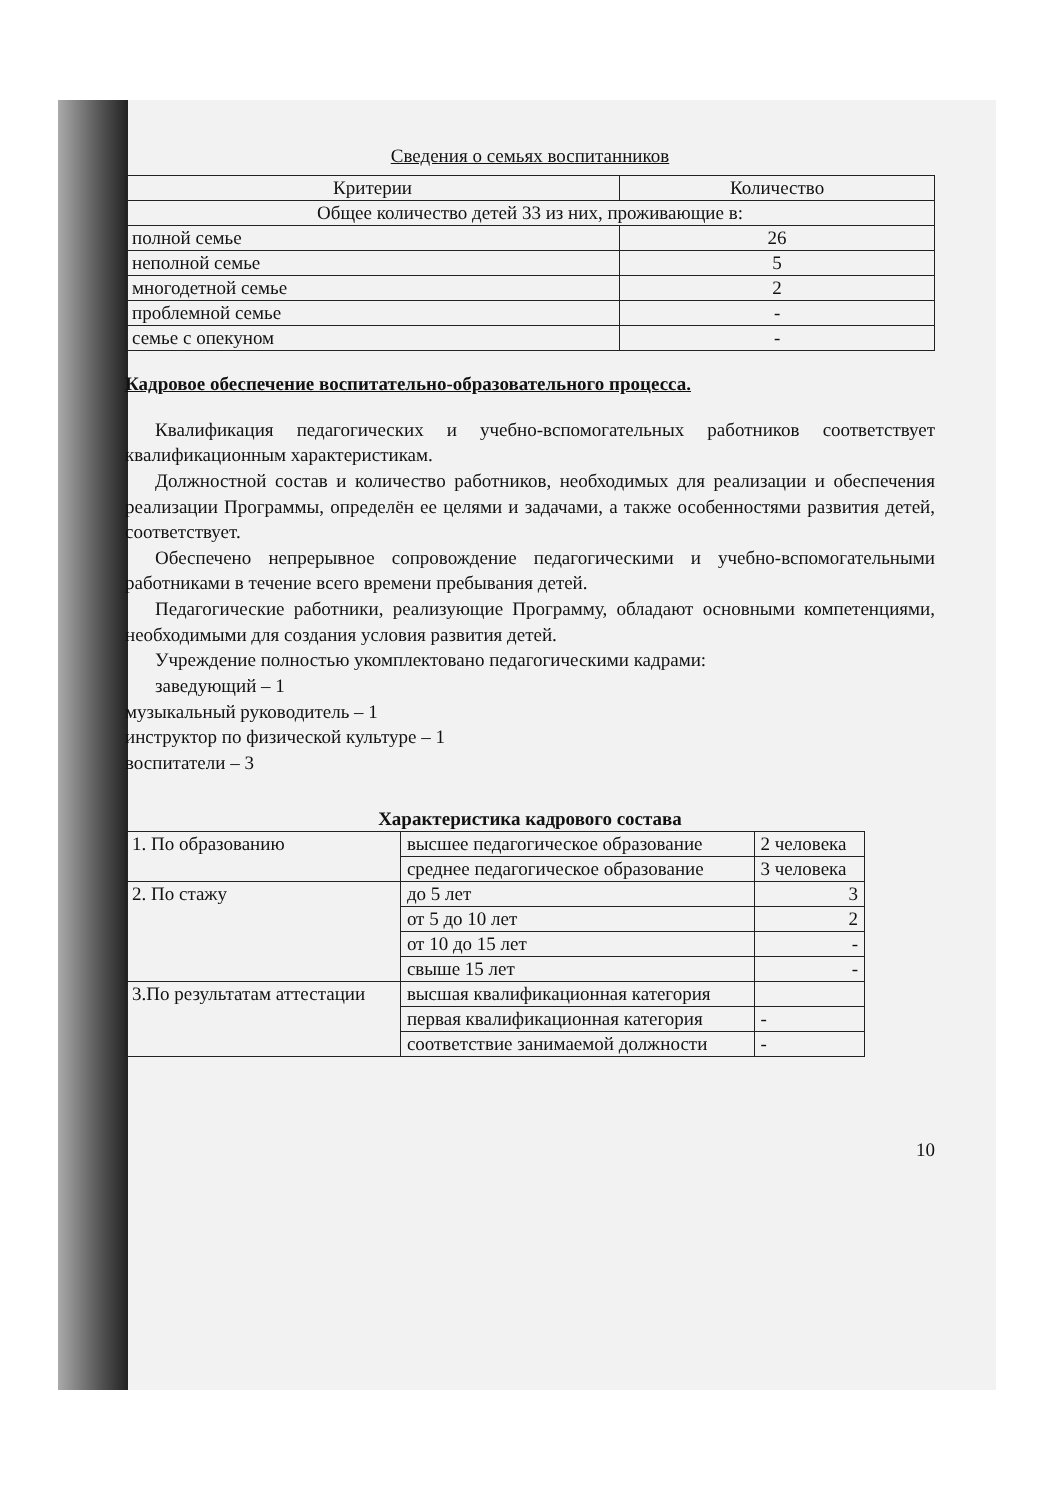Сведения о семьях воспитанников
| Критерии | Количество |
| --- | --- |
| Общее количество детей 33 из них, проживающие в: | |
| полной семье | 26 |
| неполной семье | 5 |
| многодетной семье | 2 |
| проблемной семье | - |
| семье с опекуном | - |
Кадровое обеспечение воспитательно-образовательного процесса.
Квалификация педагогических и учебно-вспомогательных работников соответствует квалификационным характеристикам.
Должностной состав и количество работников, необходимых для реализации и обеспечения реализации Программы, определён ее целями и задачами, а также особенностями развития детей, соответствует.
Обеспечено непрерывное сопровождение педагогическими и учебно-вспомогательными работниками в течение всего времени пребывания детей.
Педагогические работники, реализующие Программу, обладают основными компетенциями, необходимыми для создания условия развития детей.
Учреждение полностью укомплектовано педагогическими кадрами:
заведующий – 1
музыкальный руководитель – 1
инструктор по физической культуре – 1
воспитатели – 3
Характеристика кадрового состава
| 1. По образованию | высшее педагогическое образование | 2 человека |
| | среднее педагогическое образование | 3 человека |
| 2. По стажу | до 5 лет | 3 |
| | от 5 до 10 лет | 2 |
| | от 10 до 15 лет | - |
| | свыше 15 лет | - |
| 3.По результатам аттестации | высшая квалификационная категория | |
| | первая квалификационная категория | - |
| | соответствие занимаемой должности | - |
10